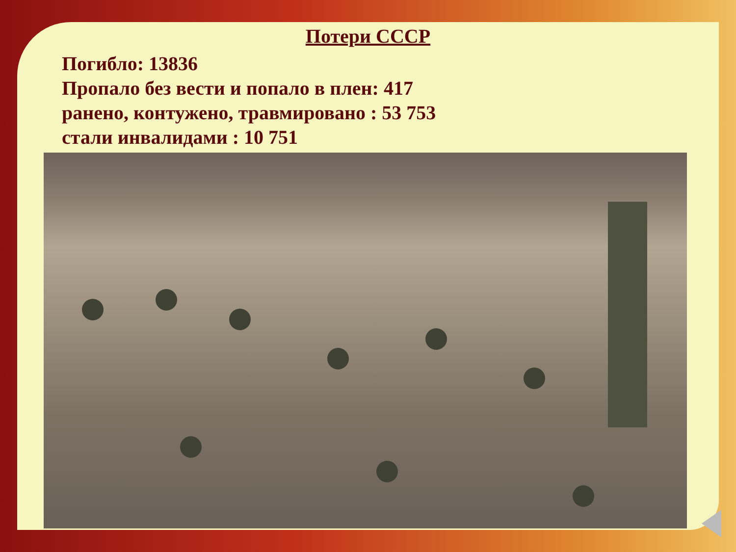Потери СССР
Погибло: 13836
Пропало без вести и попало в плен: 417
ранено, контужено, травмировано : 53 753
стали инвалидами : 10 751